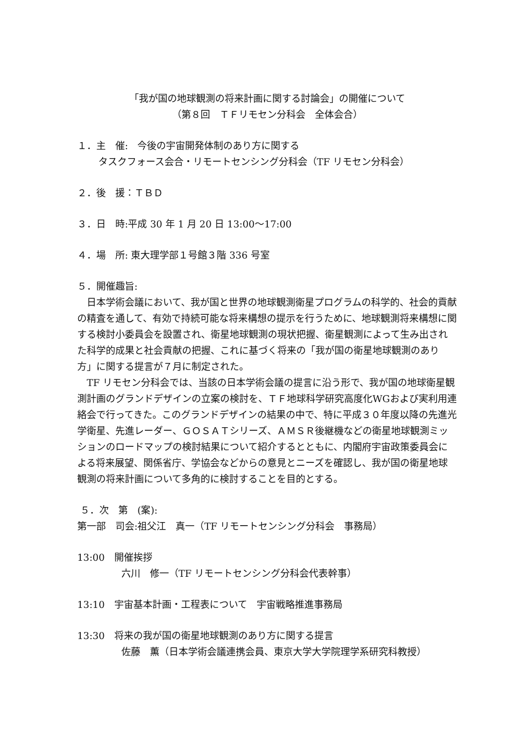「我が国の地球観測の将来計画に関する討論会」の開催について
（第８回　ＴＦリモセン分科会　全体会合）
１．主　催:　今後の宇宙開発体制のあり方に関する
タスクフォース会合・リモートセンシング分科会（TF リモセン分科会）
２．後　援：ＴＢＤ
３．日　時:平成 30 年 1 月 20 日 13:00～17:00
４．場　所: 東大理学部１号館３階 336 号室
５．開催趣旨:
　日本学術会議において、我が国と世界の地球観測衛星プログラムの科学的、社会的貢献の精査を通して、有効で持続可能な将来構想の提示を行うために、地球観測将来構想に関する検討小委員会を設置され、衛星地球観測の現状把握、衛星観測によって生み出された科学的成果と社会貢献の把握、これに基づく将来の「我が国の衛星地球観測のあり方」に関する提言が７月に制定された。
　TF リモセン分科会では、当該の日本学術会議の提言に沿う形で、我が国の地球衛星観測計画のグランドデザインの立案の検討を、ＴＦ地球科学研究高度化WGおよび実利用連絡会で行ってきた。このグランドデザインの結果の中で、特に平成３０年度以降の先進光学衛星、先進レーダー、ＧＯＳＡＴシリーズ、ＡＭＳＲ後継機などの衛星地球観測ミッションのロードマップの検討結果について紹介するとともに、内閣府宇宙政策委員会による将来展望、関係省庁、学協会などからの意見とニーズを確認し、我が国の衛星地球観測の将来計画について多角的に検討することを目的とする。
５．次　第　(案):
第一部　司会:祖父江　真一（TF リモートセンシング分科会　事務局）
13:00　開催挨拶
六川　修一（TF リモートセンシング分科会代表幹事）
13:10　宇宙基本計画・工程表について　宇宙戦略推進事務局
13:30　将来の我が国の衛星地球観測のあり方に関する提言
佐藤　薫（日本学術会議連携会員、東京大学大学院理学系研究科教授）